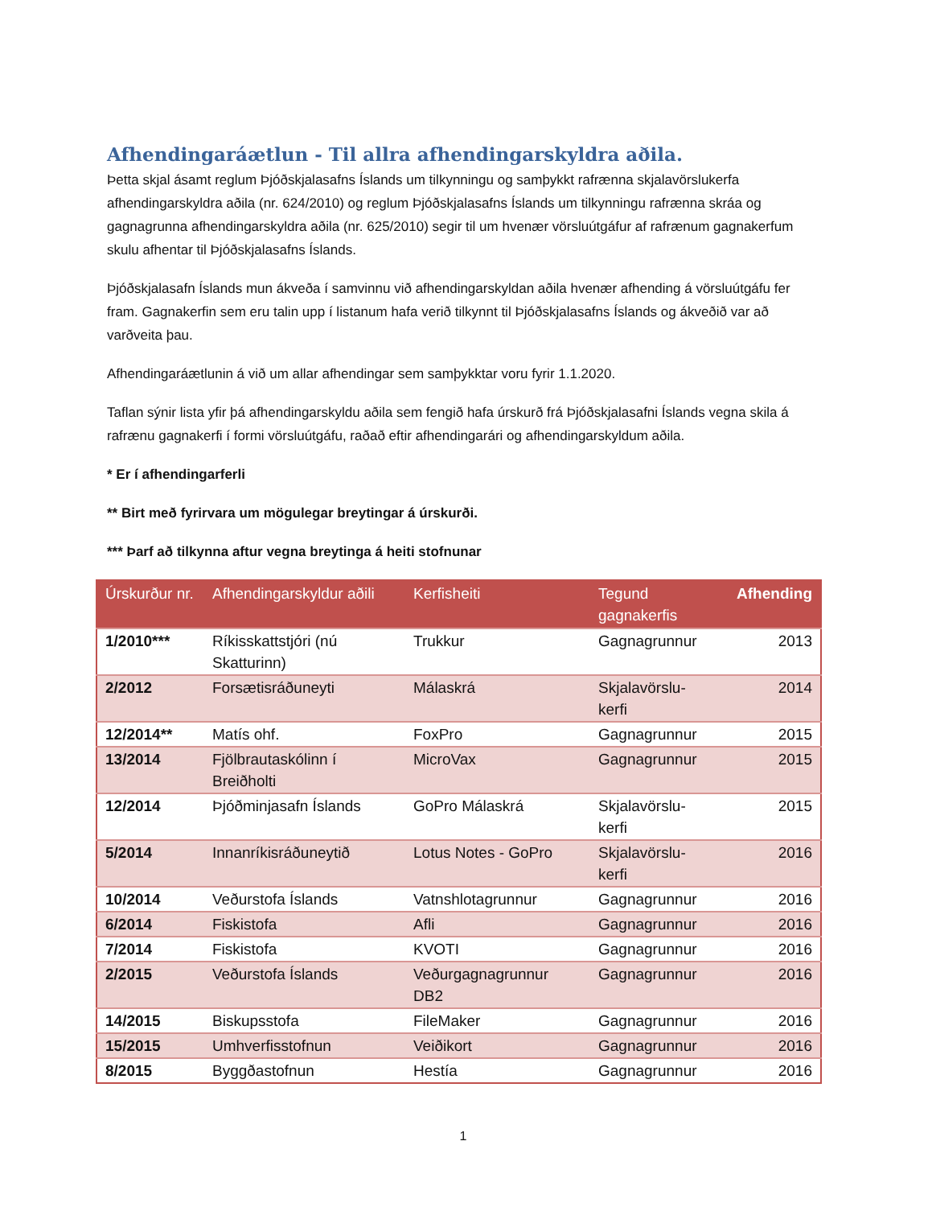Afhendingaráætlun - Til allra afhendingarskyldra aðila.
Þetta skjal ásamt reglum Þjóðskjalasafns Íslands um tilkynningu og samþykkt rafrænna skjalavörslukerfa afhendingarskyldra aðila (nr. 624/2010) og reglum Þjóðskjalasafns Íslands um tilkynningu rafrænna skráa og gagnagrunna afhendingarskyldra aðila (nr. 625/2010) segir til um hvenær vörsluútgáfur af rafrænum gagnakerfum skulu afhentar til Þjóðskjalasafns Íslands.
Þjóðskjalasafn Íslands mun ákveða í samvinnu við afhendingarskyldan aðila hvenær afhending á vörsluútgáfu fer fram. Gagnakerfin sem eru talin upp í listanum hafa verið tilkynnt til Þjóðskjalasafns Íslands og ákveðið var að varðveita þau.
Afhendingaráætlunin á við um allar afhendingar sem samþykktar voru fyrir 1.1.2020.
Taflan sýnir lista yfir þá afhendingarskyldu aðila sem fengið hafa úrskurð frá Þjóðskjalasafni Íslands vegna skila á rafrænu gagnakerfi í formi vörsluútgáfu, raðað eftir afhendingarári og afhendingarskyldum aðila.
* Er í afhendingarferli
** Birt með fyrirvara um mögulegar breytingar á úrskurði.
*** Þarf að tilkynna aftur vegna breytinga á heiti stofnunar
| Úrskurður nr. | Afhendingarskyldur aðili | Kerfisheiti | Tegund gagnakerfis | Afhending |
| --- | --- | --- | --- | --- |
| 1/2010*** | Ríkisskattstjóri (nú Skatturinn) | Trukkur | Gagnagrunnur | 2013 |
| 2/2012 | Forsætisráðuneyti | Málaskrá | Skjalavörslu-kerfi | 2014 |
| 12/2014** | Matís ohf. | FoxPro | Gagnagrunnur | 2015 |
| 13/2014 | Fjölbrautaskólinn í Breiðholti | MicroVax | Gagnagrunnur | 2015 |
| 12/2014 | Þjóðminjasafn Íslands | GoPro Málaskrá | Skjalavörslu-kerfi | 2015 |
| 5/2014 | Innanríkisráðuneytið | Lotus Notes - GoPro | Skjalavörslu-kerfi | 2016 |
| 10/2014 | Veðurstofa Íslands | Vatnshlotagrunnur | Gagnagrunnur | 2016 |
| 6/2014 | Fiskistofa | Afli | Gagnagrunnur | 2016 |
| 7/2014 | Fiskistofa | KVOTI | Gagnagrunnur | 2016 |
| 2/2015 | Veðurstofa Íslands | Veðurgagnagrunnur DB2 | Gagnagrunnur | 2016 |
| 14/2015 | Biskupsstofa | FileMaker | Gagnagrunnur | 2016 |
| 15/2015 | Umhverfisstofnun | Veiðikort | Gagnagrunnur | 2016 |
| 8/2015 | Byggðastofnun | Hestía | Gagnagrunnur | 2016 |
1